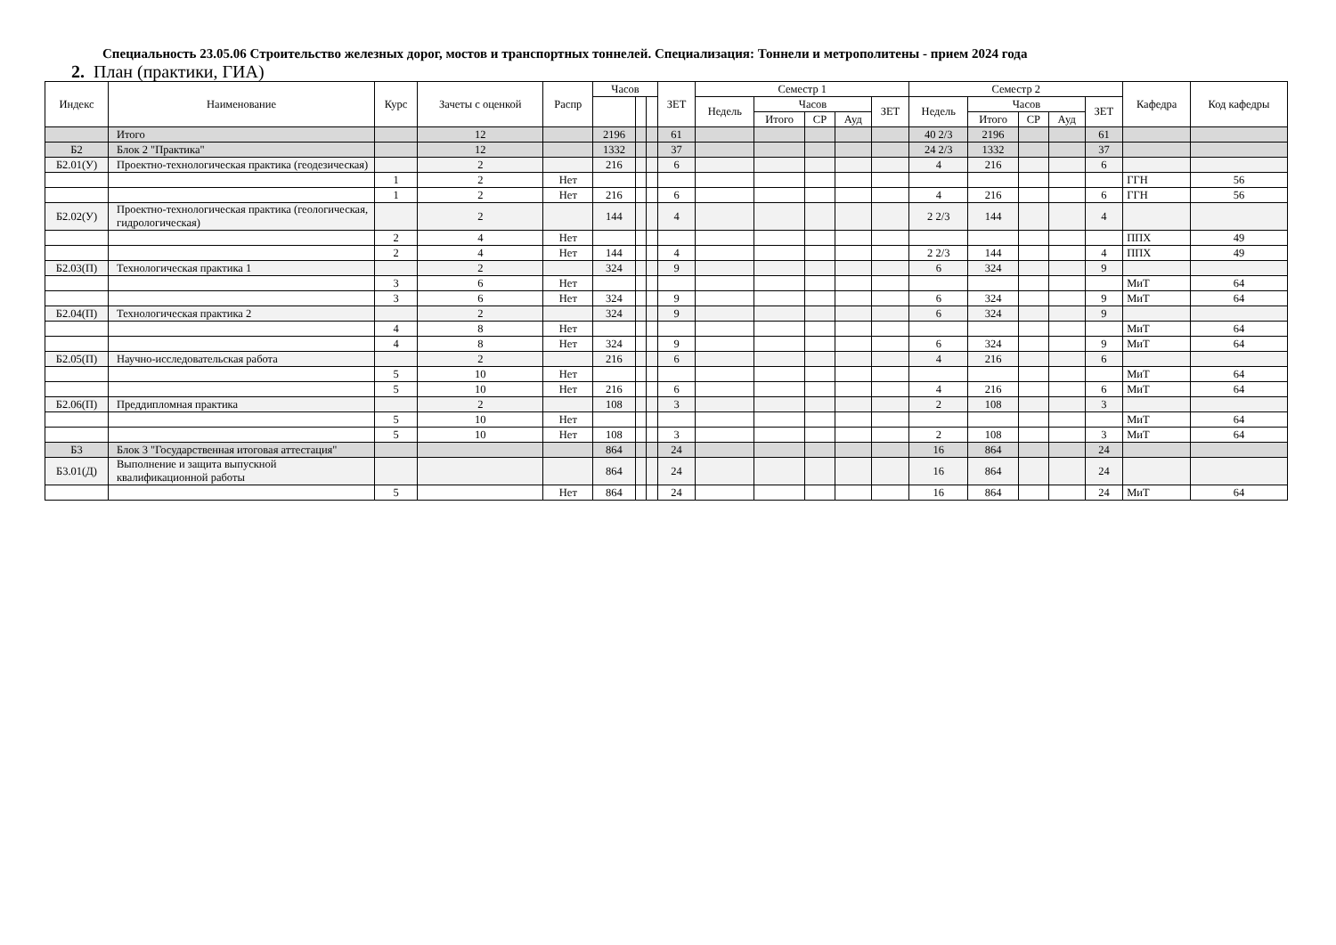Специальность 23.05.06 Строительство железных дорог, мостов и транспортных тоннелей. Специализация: Тоннели и метрополитены - прием 2024 года
2. План (практики, ГИА)
| Индекс | Наименование | Курс | Зачеты с оценкой | Распр | Часов | | | ЗЕТ | Семестр 1 | | | | | Семестр 2 | | | | | Кафедра | Код кафедры |
| --- | --- | --- | --- | --- | --- | --- | --- | --- | --- | --- | --- | --- | --- | --- | --- | --- | --- | --- | --- | --- |
| | | | | | | | | | Недель | Часов | | | ЗЕТ | Недель | Часов | | | ЗЕТ | | |
| | | | | | | | | | | Итого | СР | Ауд | | | Итого | СР | Ауд | | | |
| | Итого | | 12 | | 2196 | | | 61 | | | | | | 40 2/3 | 2196 | | | 61 | | |
| Б2 | Блок 2 "Практика" | | 12 | | 1332 | | | 37 | | | | | | 24 2/3 | 1332 | | | 37 | | |
| Б2.01(У) | Проектно-технологическая практика (геодезическая) | | 2 | | 216 | | | 6 | | | | | | 4 | 216 | | | 6 | | |
| | | 1 | 2 | Нет | | | | | | | | | | | | | | | ГГН | 56 |
| | | 1 | 2 | Нет | 216 | | | 6 | | | | | | 4 | 216 | | | 6 | ГГН | 56 |
| Б2.02(У) | Проектно-технологическая практика (геологическая, гидрологическая) | | 2 | | 144 | | | 4 | | | | | | 2 2/3 | 144 | | | 4 | | |
| | | 2 | 4 | Нет | | | | | | | | | | | | | | | ППХ | 49 |
| | | 2 | 4 | Нет | 144 | | | 4 | | | | | | 2 2/3 | 144 | | | 4 | ППХ | 49 |
| Б2.03(П) | Технологическая практика 1 | | 2 | | 324 | | | 9 | | | | | | 6 | 324 | | | 9 | | |
| | | 3 | 6 | Нет | | | | | | | | | | | | | | | МиТ | 64 |
| | | 3 | 6 | Нет | 324 | | | 9 | | | | | | 6 | 324 | | | 9 | МиТ | 64 |
| Б2.04(П) | Технологическая практика 2 | | 2 | | 324 | | | 9 | | | | | | 6 | 324 | | | 9 | | |
| | | 4 | 8 | Нет | | | | | | | | | | | | | | | МиТ | 64 |
| | | 4 | 8 | Нет | 324 | | | 9 | | | | | | 6 | 324 | | | 9 | МиТ | 64 |
| Б2.05(П) | Научно-исследовательская работа | | 2 | | 216 | | | 6 | | | | | | 4 | 216 | | | 6 | | |
| | | 5 | 10 | Нет | | | | | | | | | | | | | | | МиТ | 64 |
| | | 5 | 10 | Нет | 216 | | | 6 | | | | | | 4 | 216 | | | 6 | МиТ | 64 |
| Б2.06(П) | Преддипломная практика | | 2 | | 108 | | | 3 | | | | | | 2 | 108 | | | 3 | | |
| | | 5 | 10 | Нет | | | | | | | | | | | | | | | МиТ | 64 |
| | | 5 | 10 | Нет | 108 | | | 3 | | | | | | 2 | 108 | | | 3 | МиТ | 64 |
| Б3 | Блок 3 "Государственная итоговая аттестация" | | | | 864 | | | 24 | | | | | | 16 | 864 | | | 24 | | |
| Б3.01(Д) | Выполнение и защита выпускной квалификационной работы | | | | 864 | | | 24 | | | | | | 16 | 864 | | | 24 | | |
| | | 5 | | Нет | 864 | | | 24 | | | | | | 16 | 864 | | | 24 | МиТ | 64 |